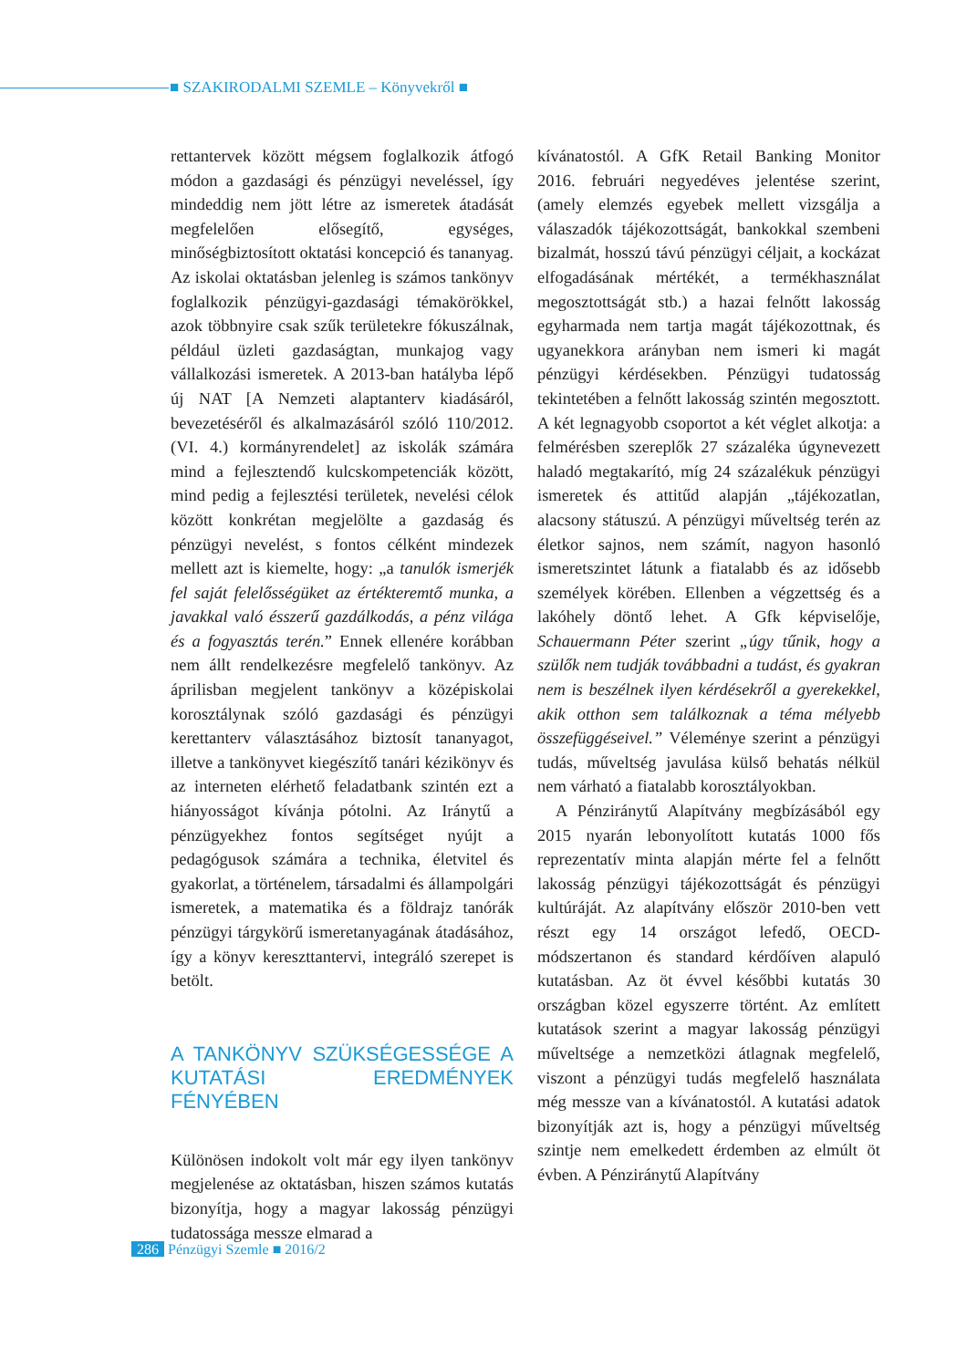■ SZAKIRODALMI SZEMLE – Könyvekről ■
rettantervek között mégsem foglalkozik átfogó módon a gazdasági és pénzügyi neveléssel, így mindeddig nem jött létre az ismeretek átadását megfelelően elősegítő, egységes, minőségbiztosított oktatási koncepció és tananyag. Az iskolai oktatásban jelenleg is számos tankönyv foglalkozik pénzügyi-gazdasági témakörökkel, azok többnyire csak szűk területekre fókuszálnak, például üzleti gazdaságtan, munkajog vagy vállalkozási ismeretek. A 2013-ban hatályba lépő új NAT [A Nemzeti alaptanterv kiadásáról, bevezetéséről és alkalmazásáról szóló 110/2012. (VI. 4.) kormányrendelet] az iskolák számára mind a fejlesztendő kulcskompetenciák között, mind pedig a fejlesztési területek, nevelési célok között konkrétan megjelölte a gazdaság és pénzügyi nevelést, s fontos célként mindezek mellett azt is kiemelte, hogy: „a tanulók ismerjék fel saját felelősségüket az értékteremtő munka, a javakkal való ésszerű gazdálkodás, a pénz világa és a fogyasztás terén.” Ennek ellenére korábban nem állt rendelkezésre megfelelő tankönyv. Az áprilisban megjelent tankönyv a középiskolai korosztálynak szóló gazdasági és pénzügyi kerettanterv választásához biztosít tananyagot, illetve a tankönyvet kiegészítő tanári kézikönyv és az interneten elérhető feladatbank szintén ezt a hiányosságot kívánja pótolni. Az Iránytű a pénzügyekhez fontos segítséget nyújt a pedagógusok számára a technika, életvitel és gyakorlat, a történelem, társadalmi és állampolgári ismeretek, a matematika és a földrajz tanórák pénzügyi tárgykörű ismeretanyagának átadásához, így a könyv kereszttantervi, integráló szerepet is betölt.
A TANKÖNYV SZÜKSÉGESSÉGE A KUTATÁSI EREDMÉNYEK FÉNYÉBEN
Különösen indokolt volt már egy ilyen tankönyv megjelenése az oktatásban, hiszen számos kutatás bizonyítja, hogy a magyar lakosság pénzügyi tudatossága messze elmarad a
kívánatostól. A GfK Retail Banking Monitor 2016. februári negyedéves jelentése szerint, (amely elemzés egyebek mellett vizsgálja a válaszadók tájékozottságát, bankokkal szembeni bizalmát, hosszú távú pénzügyi céljait, a kockázat elfogadásának mértékét, a termékhasználat megosztottságát stb.) a hazai felnőtt lakosság egyharmada nem tartja magát tájékozottnak, és ugyanekkora arányban nem ismeri ki magát pénzügyi kérdésekben. Pénzügyi tudatosság tekintetében a felnőtt lakosság szintén megosztott. A két legnagyobb csoportot a két véglet alkotja: a felmérésben szereplők 27 százaléka úgynevezett haladó megtakarító, míg 24 százalékuk pénzügyi ismeretek és attitűd alapján „tájékozatlan, alacsony státuszú. A pénzügyi műveltség terén az életkor sajnos, nem számít, nagyon hasonló ismeretszintet látunk a fiatalabb és az idősebb személyek körében. Ellenben a végzettség és a lakóhely döntő lehet. A Gfk képviselője, Schauermann Péter szerint „úgy tűnik, hogy a szülők nem tudják továbbadni a tudást, és gyakran nem is beszélnek ilyen kérdésekről a gyerekekkel, akik otthon sem találkoznak a téma mélyebb összefüggéseivel.” Véleménye szerint a pénzügyi tudás, műveltség javulása külső behatás nélkül nem várható a fiatalabb korosztályokban.
A Pénziránytű Alapítvány megbízásából egy 2015 nyarán lebonyolított kutatás 1000 fős reprezentatív minta alapján mérte fel a felnőtt lakosság pénzügyi tájékozottságát és pénzügyi kultúráját. Az alapítvány először 2010-ben vett részt egy 14 országot lefedő, OECD-módszertanon és standard kérdőíven alapuló kutatásban. Az öt évvel későbbi kutatás 30 országban közel egyszerre történt. Az említett kutatások szerint a magyar lakosság pénzügyi műveltsége a nemzetközi átlagnak megfelelő, viszont a pénzügyi tudás megfelelő használata még messze van a kívánatostól. A kutatási adatok bizonyítják azt is, hogy a pénzügyi műveltség szintje nem emelkedett érdemben az elmúlt öt évben. A Pénziránytű Alapítvány
286 Pénzügyi Szemle ■ 2016/2